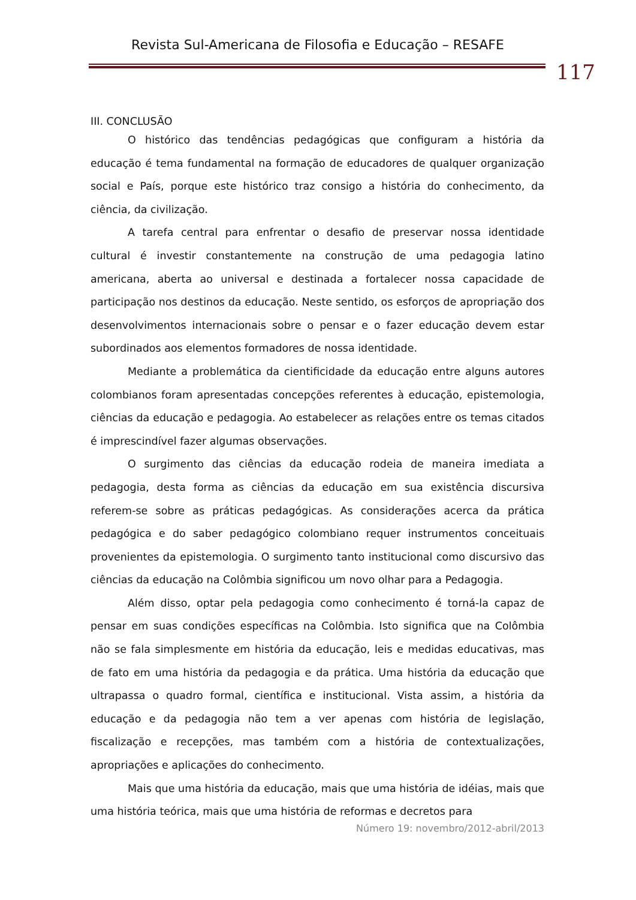Revista Sul-Americana de Filosofia e Educação – RESAFE
117
III. CONCLUSÃO
O histórico das tendências pedagógicas que configuram a história da educação é tema fundamental na formação de educadores de qualquer organização social e País, porque este histórico traz consigo a história do conhecimento, da ciência, da civilização.
A tarefa central para enfrentar o desafio de preservar nossa identidade cultural é investir constantemente na construção de uma pedagogia latino americana, aberta ao universal e destinada a fortalecer nossa capacidade de participação nos destinos da educação. Neste sentido, os esforços de apropriação dos desenvolvimentos internacionais sobre o pensar e o fazer educação devem estar subordinados aos elementos formadores de nossa identidade.
Mediante a problemática da cientificidade da educação entre alguns autores colombianos foram apresentadas concepções referentes à educação, epistemologia, ciências da educação e pedagogia. Ao estabelecer as relações entre os temas citados é imprescindível fazer algumas observações.
O surgimento das ciências da educação rodeia de maneira imediata a pedagogia, desta forma as ciências da educação em sua existência discursiva referem-se sobre as práticas pedagógicas. As considerações acerca da prática pedagógica e do saber pedagógico colombiano requer instrumentos conceituais provenientes da epistemologia. O surgimento tanto institucional como discursivo das ciências da educação na Colômbia significou um novo olhar para a Pedagogia.
Além disso, optar pela pedagogia como conhecimento é torná-la capaz de pensar em suas condições específicas na Colômbia. Isto significa que na Colômbia não se fala simplesmente em história da educação, leis e medidas educativas, mas de fato em uma história da pedagogia e da prática. Uma história da educação que ultrapassa o quadro formal, científica e institucional. Vista assim, a história da educação e da pedagogia não tem a ver apenas com história de legislação, fiscalização e recepções, mas também com a história de contextualizações, apropriações e aplicações do conhecimento.
Mais que uma história da educação, mais que uma história de idéias, mais que uma história teórica, mais que uma história de reformas e decretos para
Número 19: novembro/2012-abril/2013